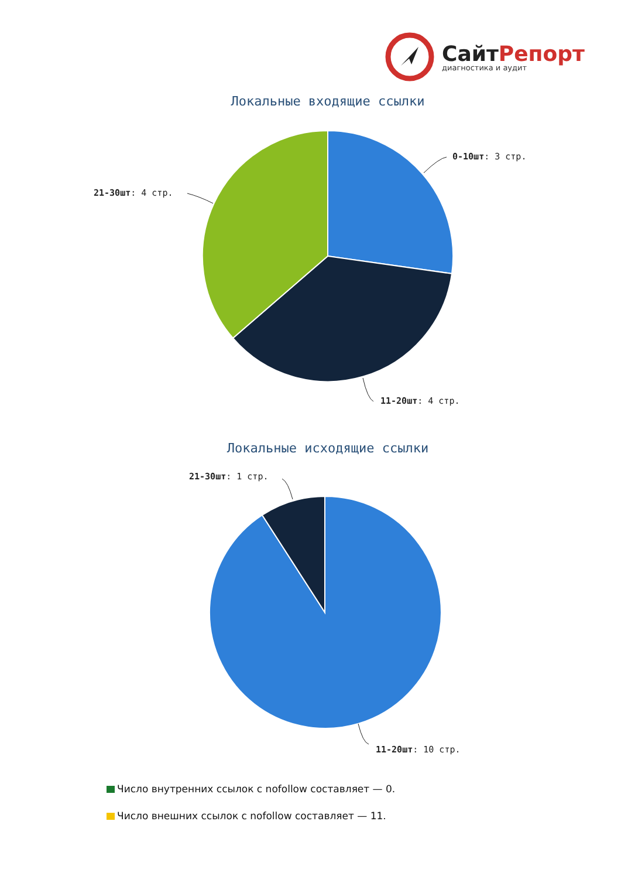СайтРепорт
диагностика и аудит
Локальные входящие ссылки
0-10шт: 3 стр.
21-30шт: 4 стр.
11-20шт: 4 стр.
Локальные исходящие ссылки
21-30шт: 1 стр.
11-20шт: 10 стр.
Число внутренних ссылок с nofollow составляет — 0.
Число внешних ссылок с nofollow составляет — 11.